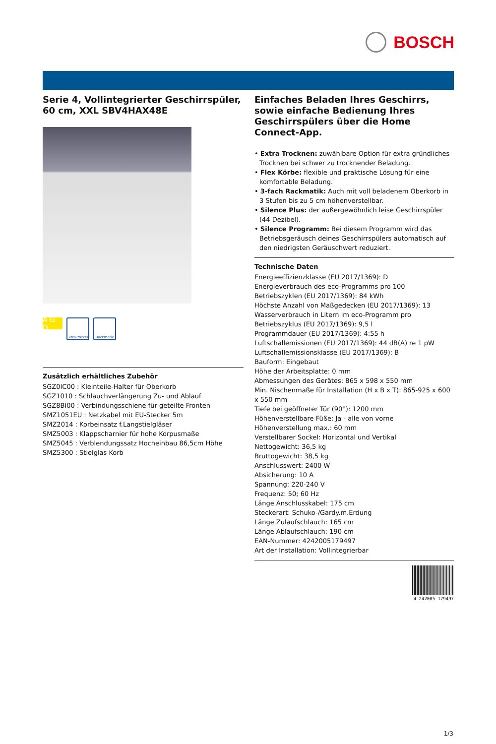BOSCH
Serie 4, Vollintegrierter Geschirrspüler, 60 cm, XXL SBV4HAX48E
A G D
ExtraTrocken
Rackmatic
Zusätzlich erhältliches Zubehör
SGZ0IC00 : Kleinteile-Halter für Oberkorb
SGZ1010 : Schlauchverlängerung Zu- und Ablauf
SGZ8BI00 : Verbindungsschiene für geteilte Fronten
SMZ1051EU : Netzkabel mit EU-Stecker 5m
SMZ2014 : Korbeinsatz f.Langstielgläser
SMZ5003 : Klappscharnier für hohe Korpusmaße
SMZ5045 : Verblendungssatz Hocheinbau 86,5cm Höhe
SMZ5300 : Stielglas Korb
Einfaches Beladen Ihres Geschirrs, sowie einfache Bedienung Ihres Geschirrspülers über die Home Connect-App.
• Extra Trocknen: zuwählbare Option für extra gründliches Trocknen bei schwer zu trocknender Beladung.
• Flex Körbe: flexible und praktische Lösung für eine komfortable Beladung.
• 3-fach Rackmatik: Auch mit voll beladenem Oberkorb in 3 Stufen bis zu 5 cm höhenverstellbar.
• Silence Plus: der außergewöhnlich leise Geschirrspüler (44 Dezibel).
• Silence Programm: Bei diesem Programm wird das Betriebsgeräusch deines Geschirrspülers automatisch auf den niedrigsten Geräuschwert reduziert.
Technische Daten
Energieeffizienzklasse (EU 2017/1369): D
Energieverbrauch des eco-Programms pro 100 Betriebszyklen (EU 2017/1369): 84 kWh
Höchste Anzahl von Maßgedecken (EU 2017/1369): 13
Wasserverbrauch in Litern im eco-Programm pro Betriebszyklus (EU 2017/1369): 9,5 l
Programmdauer (EU 2017/1369): 4:55 h
Luftschallemissionen (EU 2017/1369): 44 dB(A) re 1 pW
Luftschallemissionsklasse (EU 2017/1369): B
Bauform: Eingebaut
Höhe der Arbeitsplatte: 0 mm
Abmessungen des Gerätes: 865 x 598 x 550 mm
Min. Nischenmaße für Installation (H x B x T): 865-925 x 600 x 550 mm
Tiefe bei geöffneter Tür (90°): 1200 mm
Höhenverstellbare Füße: Ja - alle von vorne
Höhenverstellung max.: 60 mm
Verstellbarer Sockel: Horizontal und Vertikal
Nettogewicht: 36,5 kg
Bruttogewicht: 38,5 kg
Anschlusswert: 2400 W
Absicherung: 10 A
Spannung: 220-240 V
Frequenz: 50; 60 Hz
Länge Anschlusskabel: 175 cm
Steckerart: Schuko-/Gardy.m.Erdung
Länge Zulaufschlauch: 165 cm
Länge Ablaufschlauch: 190 cm
EAN-Nummer: 4242005179497
Art der Installation: Vollintegrierbar
4 242005 179497
1/3